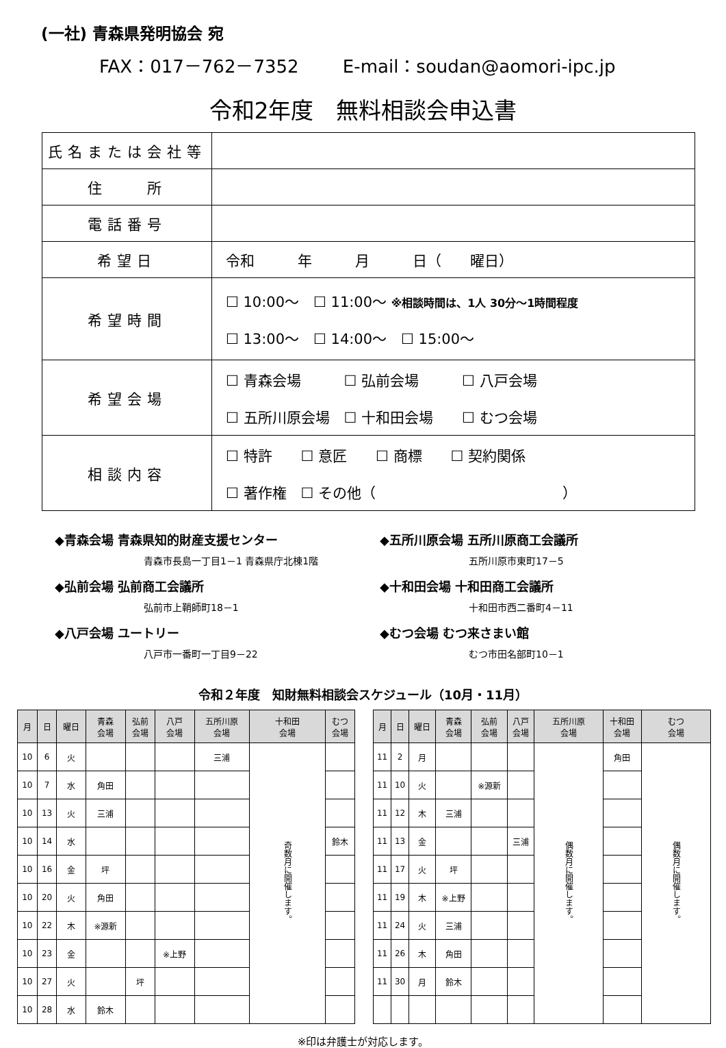(一社) 青森県発明協会 宛
FAX：017－762－7352 　　E-mail：soudan@aomori-ipc.jp
令和2年度　無料相談会申込書
| 氏名または会社等 | |
| 住 所 | |
| 電話番号 | |
| 希望日 | 令和 年 月 日（ 曜日） |
| 希望時間 | ☐ 10:00～ ☐ 11:00～ ※相談時間は、1人 30分～1時間程度 ☐ 13:00～ ☐ 14:00～ ☐ 15:00～ |
| 希望会場 | ☐ 青森会場 ☐ 弘前会場 ☐ 八戸会場 ☐ 五所川原会場 ☐ 十和田会場 ☐ むつ会場 |
| 相談内容 | ☐ 特許 ☐ 意匠 ☐ 商標 ☐ 契約関係 ☐ 著作権 ☐ その他（ ） |
◆青森会場 青森県知的財産支援センター
青森市長島一丁目1－1 青森県庁北棟1階
◆弘前会場 弘前商工会議所
弘前市上鞘師町18－1
◆八戸会場 ユートリー
八戸市一番町一丁目9－22
◆五所川原会場 五所川原商工会議所
五所川原市東町17－5
◆十和田会場 十和田商工会議所
十和田市西二番町4－11
◆むつ会場 むつ来さまい館
むつ市田名部町10－1
令和２年度　知財無料相談会スケジュール（10月・11月）
| 月 | 日 | 曜日 | 青森 会場 | 弘前 会場 | 八戸 会場 | 五所川原 会場 | 十和田 会場 | むつ 会場 |
| --- | --- | --- | --- | --- | --- | --- | --- | --- |
| 10 | 6 | 火 | | | | 三浦 | 奇数月に開催します。 | |
| 10 | 7 | 水 | 角田 | | | | | |
| 10 | 13 | 火 | 三浦 | | | | | |
| 10 | 14 | 水 | | | | | | 鈴木 |
| 10 | 16 | 金 | 坪 | | | | | |
| 10 | 20 | 火 | 角田 | | | | | |
| 10 | 22 | 木 | ※源新 | | | | | |
| 10 | 23 | 金 | | | ※上野 | | | |
| 10 | 27 | 火 | | 坪 | | | | |
| 10 | 28 | 水 | 鈴木 | | | | | |
| 月 | 日 | 曜日 | 青森 会場 | 弘前 会場 | 八戸 会場 | 五所川原 会場 | 十和田 会場 | むつ 会場 |
| --- | --- | --- | --- | --- | --- | --- | --- | --- |
| 11 | 2 | 月 | | | | 偶数月に開催します。 | 角田 | 偶数月に開催します。 |
| 11 | 10 | 火 | | ※源新 | | | | |
| 11 | 12 | 木 | 三浦 | | | | | |
| 11 | 13 | 金 | | | 三浦 | | | |
| 11 | 17 | 火 | 坪 | | | | | |
| 11 | 19 | 木 | ※上野 | | | | | |
| 11 | 24 | 火 | 三浦 | | | | | |
| 11 | 26 | 木 | 角田 | | | | | |
| 11 | 30 | 月 | 鈴木 | | | | | |
※印は弁護士が対応します。